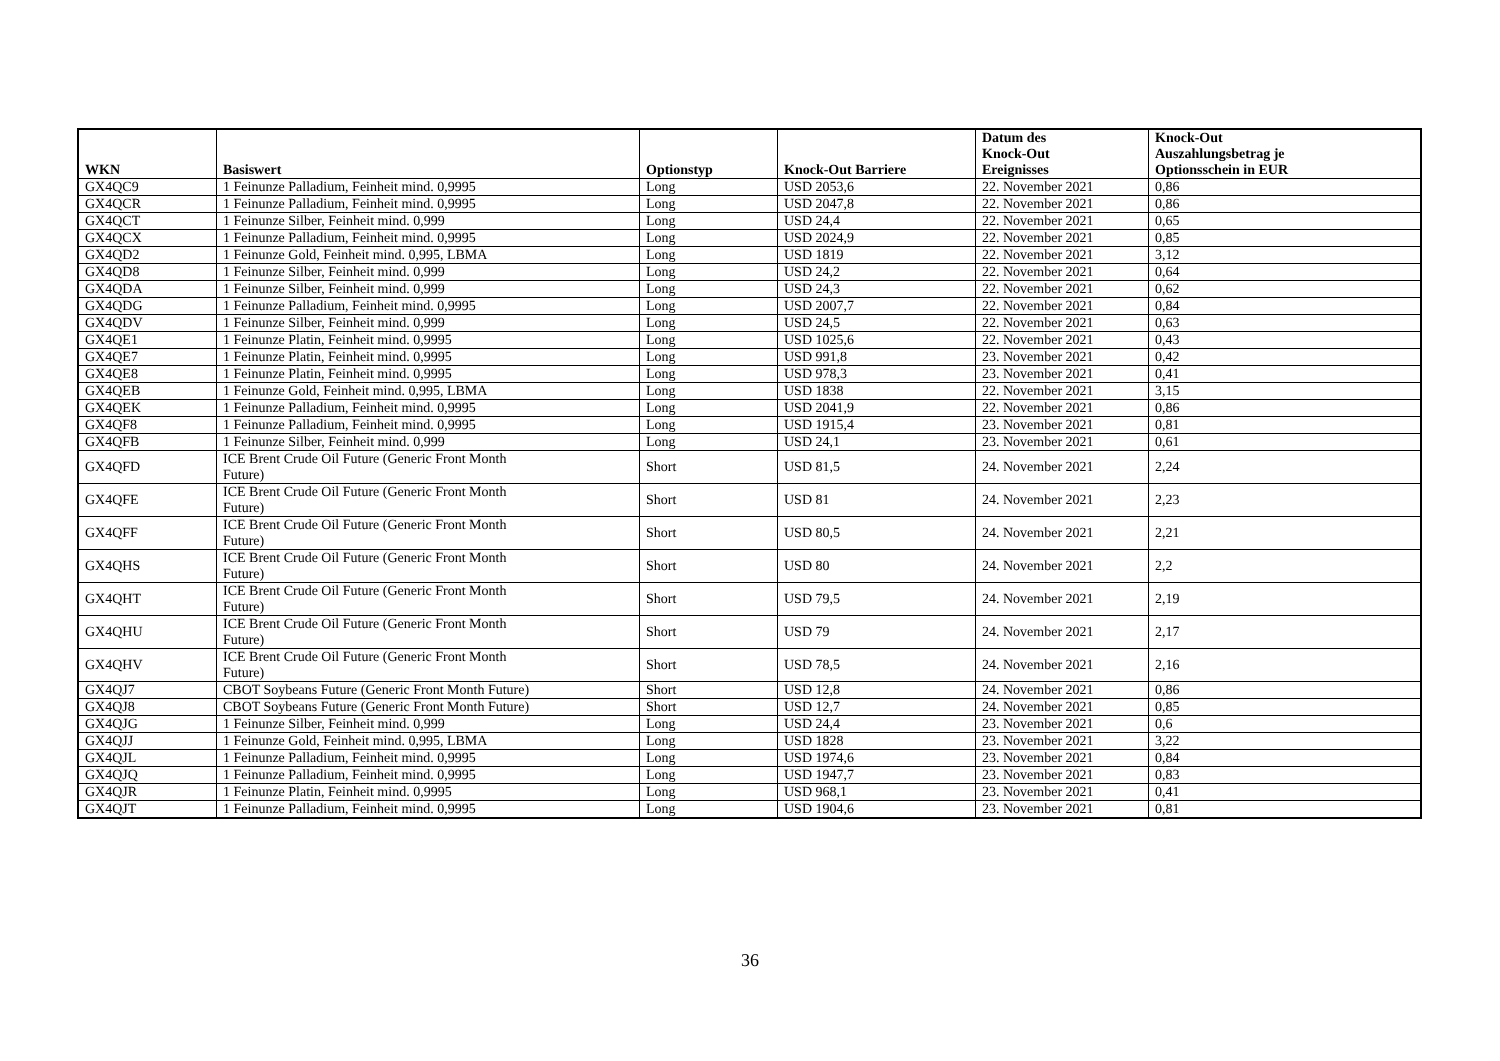| WKN | Basiswert | Optionstyp | Knock-Out Barriere | Datum des Knock-Out Ereignisses | Knock-Out Auszahlungsbetrag je Optionsschein in EUR |
| --- | --- | --- | --- | --- | --- |
| GX4QC9 | 1 Feinunze Palladium, Feinheit mind. 0,9995 | Long | USD 2053,6 | 22. November 2021 | 0,86 |
| GX4QCR | 1 Feinunze Palladium, Feinheit mind. 0,9995 | Long | USD 2047,8 | 22. November 2021 | 0,86 |
| GX4QCT | 1 Feinunze Silber, Feinheit mind. 0,999 | Long | USD 24,4 | 22. November 2021 | 0,65 |
| GX4QCX | 1 Feinunze Palladium, Feinheit mind. 0,9995 | Long | USD 2024,9 | 22. November 2021 | 0,85 |
| GX4QD2 | 1 Feinunze Gold, Feinheit mind. 0,995, LBMA | Long | USD 1819 | 22. November 2021 | 3,12 |
| GX4QD8 | 1 Feinunze Silber, Feinheit mind. 0,999 | Long | USD 24,2 | 22. November 2021 | 0,64 |
| GX4QDA | 1 Feinunze Silber, Feinheit mind. 0,999 | Long | USD 24,3 | 22. November 2021 | 0,62 |
| GX4QDG | 1 Feinunze Palladium, Feinheit mind. 0,9995 | Long | USD 2007,7 | 22. November 2021 | 0,84 |
| GX4QDV | 1 Feinunze Silber, Feinheit mind. 0,999 | Long | USD 24,5 | 22. November 2021 | 0,63 |
| GX4QE1 | 1 Feinunze Platin, Feinheit mind. 0,9995 | Long | USD 1025,6 | 22. November 2021 | 0,43 |
| GX4QE7 | 1 Feinunze Platin, Feinheit mind. 0,9995 | Long | USD 991,8 | 23. November 2021 | 0,42 |
| GX4QE8 | 1 Feinunze Platin, Feinheit mind. 0,9995 | Long | USD 978,3 | 23. November 2021 | 0,41 |
| GX4QEB | 1 Feinunze Gold, Feinheit mind. 0,995, LBMA | Long | USD 1838 | 22. November 2021 | 3,15 |
| GX4QEK | 1 Feinunze Palladium, Feinheit mind. 0,9995 | Long | USD 2041,9 | 22. November 2021 | 0,86 |
| GX4QF8 | 1 Feinunze Palladium, Feinheit mind. 0,9995 | Long | USD 1915,4 | 23. November 2021 | 0,81 |
| GX4QFB | 1 Feinunze Silber, Feinheit mind. 0,999 | Long | USD 24,1 | 23. November 2021 | 0,61 |
| GX4QFD | ICE Brent Crude Oil Future (Generic Front Month Future) | Short | USD 81,5 | 24. November 2021 | 2,24 |
| GX4QFE | ICE Brent Crude Oil Future (Generic Front Month Future) | Short | USD 81 | 24. November 2021 | 2,23 |
| GX4QFF | ICE Brent Crude Oil Future (Generic Front Month Future) | Short | USD 80,5 | 24. November 2021 | 2,21 |
| GX4QHS | ICE Brent Crude Oil Future (Generic Front Month Future) | Short | USD 80 | 24. November 2021 | 2,2 |
| GX4QHT | ICE Brent Crude Oil Future (Generic Front Month Future) | Short | USD 79,5 | 24. November 2021 | 2,19 |
| GX4QHU | ICE Brent Crude Oil Future (Generic Front Month Future) | Short | USD 79 | 24. November 2021 | 2,17 |
| GX4QHV | ICE Brent Crude Oil Future (Generic Front Month Future) | Short | USD 78,5 | 24. November 2021 | 2,16 |
| GX4QJ7 | CBOT Soybeans Future (Generic Front Month Future) | Short | USD 12,8 | 24. November 2021 | 0,86 |
| GX4QJ8 | CBOT Soybeans Future (Generic Front Month Future) | Short | USD 12,7 | 24. November 2021 | 0,85 |
| GX4QJG | 1 Feinunze Silber, Feinheit mind. 0,999 | Long | USD 24,4 | 23. November 2021 | 0,6 |
| GX4QJJ | 1 Feinunze Gold, Feinheit mind. 0,995, LBMA | Long | USD 1828 | 23. November 2021 | 3,22 |
| GX4QJL | 1 Feinunze Palladium, Feinheit mind. 0,9995 | Long | USD 1974,6 | 23. November 2021 | 0,84 |
| GX4QJQ | 1 Feinunze Palladium, Feinheit mind. 0,9995 | Long | USD 1947,7 | 23. November 2021 | 0,83 |
| GX4QJR | 1 Feinunze Platin, Feinheit mind. 0,9995 | Long | USD 968,1 | 23. November 2021 | 0,41 |
| GX4QJT | 1 Feinunze Palladium, Feinheit mind. 0,9995 | Long | USD 1904,6 | 23. November 2021 | 0,81 |
36